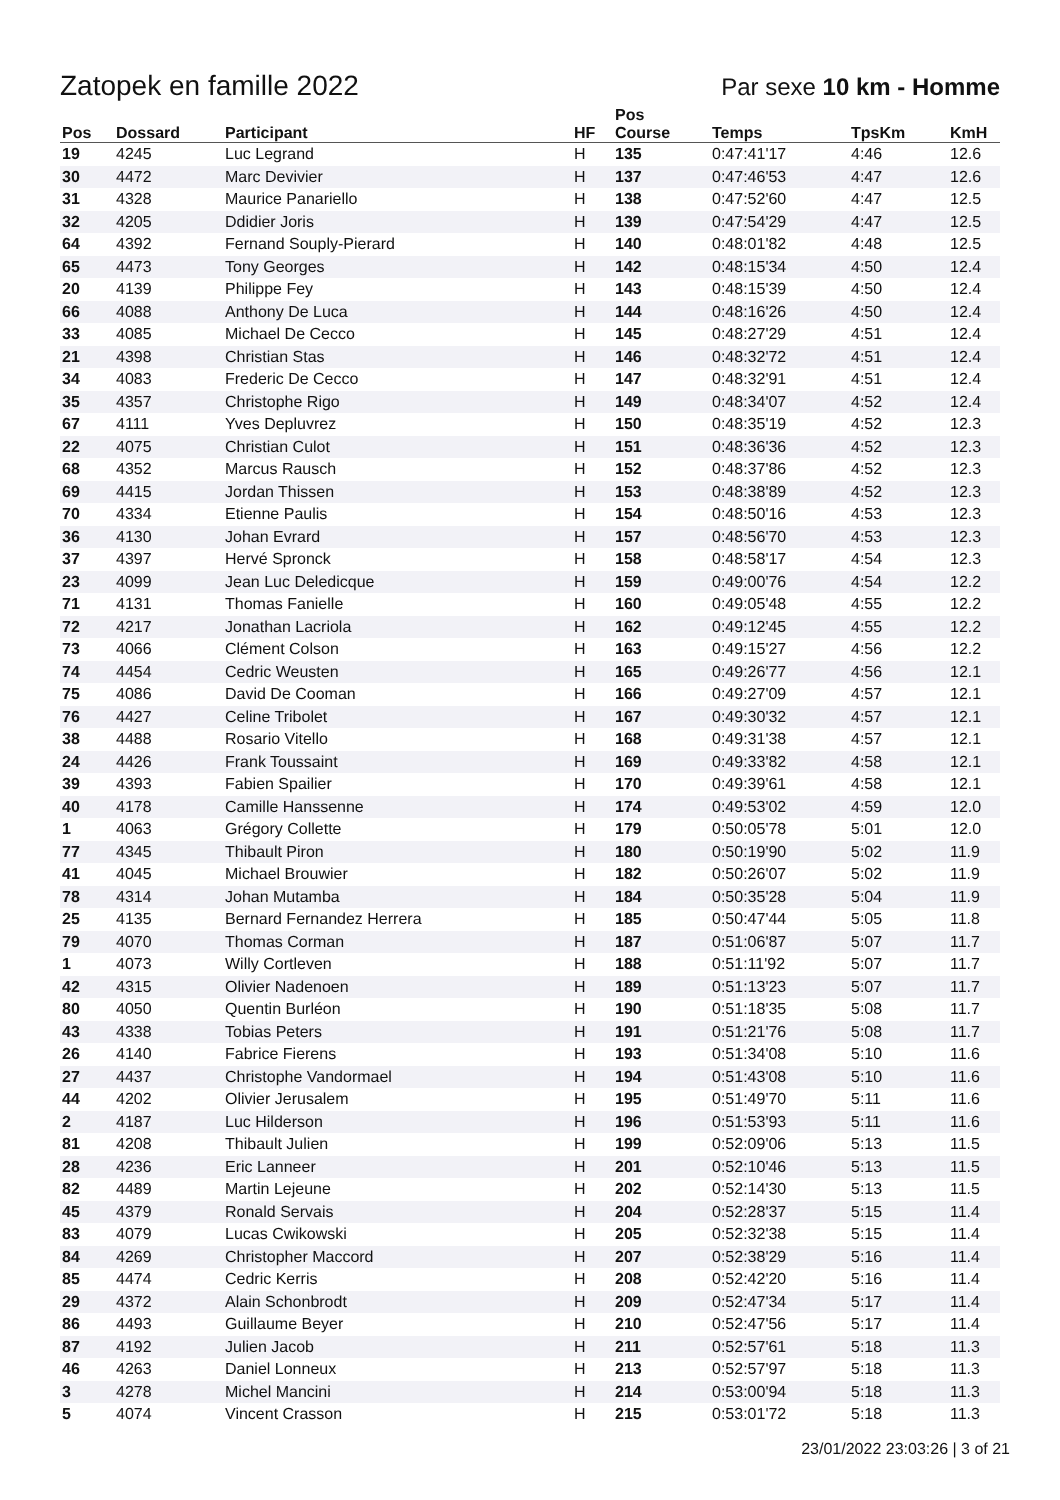Zatopek en famille 2022
Par sexe 10 km - Homme
| Pos | Dossard | Participant | HF | Pos Course | Temps | TpsKm | KmH |
| --- | --- | --- | --- | --- | --- | --- | --- |
| 19 | 4245 | Luc Legrand | H | 135 | 0:47:41'17 | 4:46 | 12.6 |
| 30 | 4472 | Marc Devivier | H | 137 | 0:47:46'53 | 4:47 | 12.6 |
| 31 | 4328 | Maurice Panariello | H | 138 | 0:47:52'60 | 4:47 | 12.5 |
| 32 | 4205 | Ddidier Joris | H | 139 | 0:47:54'29 | 4:47 | 12.5 |
| 64 | 4392 | Fernand Souply-Pierard | H | 140 | 0:48:01'82 | 4:48 | 12.5 |
| 65 | 4473 | Tony Georges | H | 142 | 0:48:15'34 | 4:50 | 12.4 |
| 20 | 4139 | Philippe Fey | H | 143 | 0:48:15'39 | 4:50 | 12.4 |
| 66 | 4088 | Anthony De Luca | H | 144 | 0:48:16'26 | 4:50 | 12.4 |
| 33 | 4085 | Michael De Cecco | H | 145 | 0:48:27'29 | 4:51 | 12.4 |
| 21 | 4398 | Christian Stas | H | 146 | 0:48:32'72 | 4:51 | 12.4 |
| 34 | 4083 | Frederic De Cecco | H | 147 | 0:48:32'91 | 4:51 | 12.4 |
| 35 | 4357 | Christophe Rigo | H | 149 | 0:48:34'07 | 4:52 | 12.4 |
| 67 | 4111 | Yves Depluvrez | H | 150 | 0:48:35'19 | 4:52 | 12.3 |
| 22 | 4075 | Christian Culot | H | 151 | 0:48:36'36 | 4:52 | 12.3 |
| 68 | 4352 | Marcus Rausch | H | 152 | 0:48:37'86 | 4:52 | 12.3 |
| 69 | 4415 | Jordan Thissen | H | 153 | 0:48:38'89 | 4:52 | 12.3 |
| 70 | 4334 | Etienne Paulis | H | 154 | 0:48:50'16 | 4:53 | 12.3 |
| 36 | 4130 | Johan Evrard | H | 157 | 0:48:56'70 | 4:53 | 12.3 |
| 37 | 4397 | Hervé Spronck | H | 158 | 0:48:58'17 | 4:54 | 12.3 |
| 23 | 4099 | Jean Luc Deledicque | H | 159 | 0:49:00'76 | 4:54 | 12.2 |
| 71 | 4131 | Thomas Fanielle | H | 160 | 0:49:05'48 | 4:55 | 12.2 |
| 72 | 4217 | Jonathan Lacriola | H | 162 | 0:49:12'45 | 4:55 | 12.2 |
| 73 | 4066 | Clément Colson | H | 163 | 0:49:15'27 | 4:56 | 12.2 |
| 74 | 4454 | Cedric Weusten | H | 165 | 0:49:26'77 | 4:56 | 12.1 |
| 75 | 4086 | David De Cooman | H | 166 | 0:49:27'09 | 4:57 | 12.1 |
| 76 | 4427 | Celine Tribolet | H | 167 | 0:49:30'32 | 4:57 | 12.1 |
| 38 | 4488 | Rosario Vitello | H | 168 | 0:49:31'38 | 4:57 | 12.1 |
| 24 | 4426 | Frank Toussaint | H | 169 | 0:49:33'82 | 4:58 | 12.1 |
| 39 | 4393 | Fabien Spailier | H | 170 | 0:49:39'61 | 4:58 | 12.1 |
| 40 | 4178 | Camille Hanssenne | H | 174 | 0:49:53'02 | 4:59 | 12.0 |
| 1 | 4063 | Grégory Collette | H | 179 | 0:50:05'78 | 5:01 | 12.0 |
| 77 | 4345 | Thibault Piron | H | 180 | 0:50:19'90 | 5:02 | 11.9 |
| 41 | 4045 | Michael Brouwier | H | 182 | 0:50:26'07 | 5:02 | 11.9 |
| 78 | 4314 | Johan Mutamba | H | 184 | 0:50:35'28 | 5:04 | 11.9 |
| 25 | 4135 | Bernard Fernandez Herrera | H | 185 | 0:50:47'44 | 5:05 | 11.8 |
| 79 | 4070 | Thomas Corman | H | 187 | 0:51:06'87 | 5:07 | 11.7 |
| 1 | 4073 | Willy Cortleven | H | 188 | 0:51:11'92 | 5:07 | 11.7 |
| 42 | 4315 | Olivier Nadenoen | H | 189 | 0:51:13'23 | 5:07 | 11.7 |
| 80 | 4050 | Quentin Burléon | H | 190 | 0:51:18'35 | 5:08 | 11.7 |
| 43 | 4338 | Tobias Peters | H | 191 | 0:51:21'76 | 5:08 | 11.7 |
| 26 | 4140 | Fabrice Fierens | H | 193 | 0:51:34'08 | 5:10 | 11.6 |
| 27 | 4437 | Christophe Vandormael | H | 194 | 0:51:43'08 | 5:10 | 11.6 |
| 44 | 4202 | Olivier Jerusalem | H | 195 | 0:51:49'70 | 5:11 | 11.6 |
| 2 | 4187 | Luc Hilderson | H | 196 | 0:51:53'93 | 5:11 | 11.6 |
| 81 | 4208 | Thibault Julien | H | 199 | 0:52:09'06 | 5:13 | 11.5 |
| 28 | 4236 | Eric Lanneer | H | 201 | 0:52:10'46 | 5:13 | 11.5 |
| 82 | 4489 | Martin Lejeune | H | 202 | 0:52:14'30 | 5:13 | 11.5 |
| 45 | 4379 | Ronald Servais | H | 204 | 0:52:28'37 | 5:15 | 11.4 |
| 83 | 4079 | Lucas Cwikowski | H | 205 | 0:52:32'38 | 5:15 | 11.4 |
| 84 | 4269 | Christopher Maccord | H | 207 | 0:52:38'29 | 5:16 | 11.4 |
| 85 | 4474 | Cedric Kerris | H | 208 | 0:52:42'20 | 5:16 | 11.4 |
| 29 | 4372 | Alain Schonbrodt | H | 209 | 0:52:47'34 | 5:17 | 11.4 |
| 86 | 4493 | Guillaume Beyer | H | 210 | 0:52:47'56 | 5:17 | 11.4 |
| 87 | 4192 | Julien Jacob | H | 211 | 0:52:57'61 | 5:18 | 11.3 |
| 46 | 4263 | Daniel Lonneux | H | 213 | 0:52:57'97 | 5:18 | 11.3 |
| 3 | 4278 | Michel Mancini | H | 214 | 0:53:00'94 | 5:18 | 11.3 |
| 5 | 4074 | Vincent Crasson | H | 215 | 0:53:01'72 | 5:18 | 11.3 |
23/01/2022 23:03:26 | 3 of 21